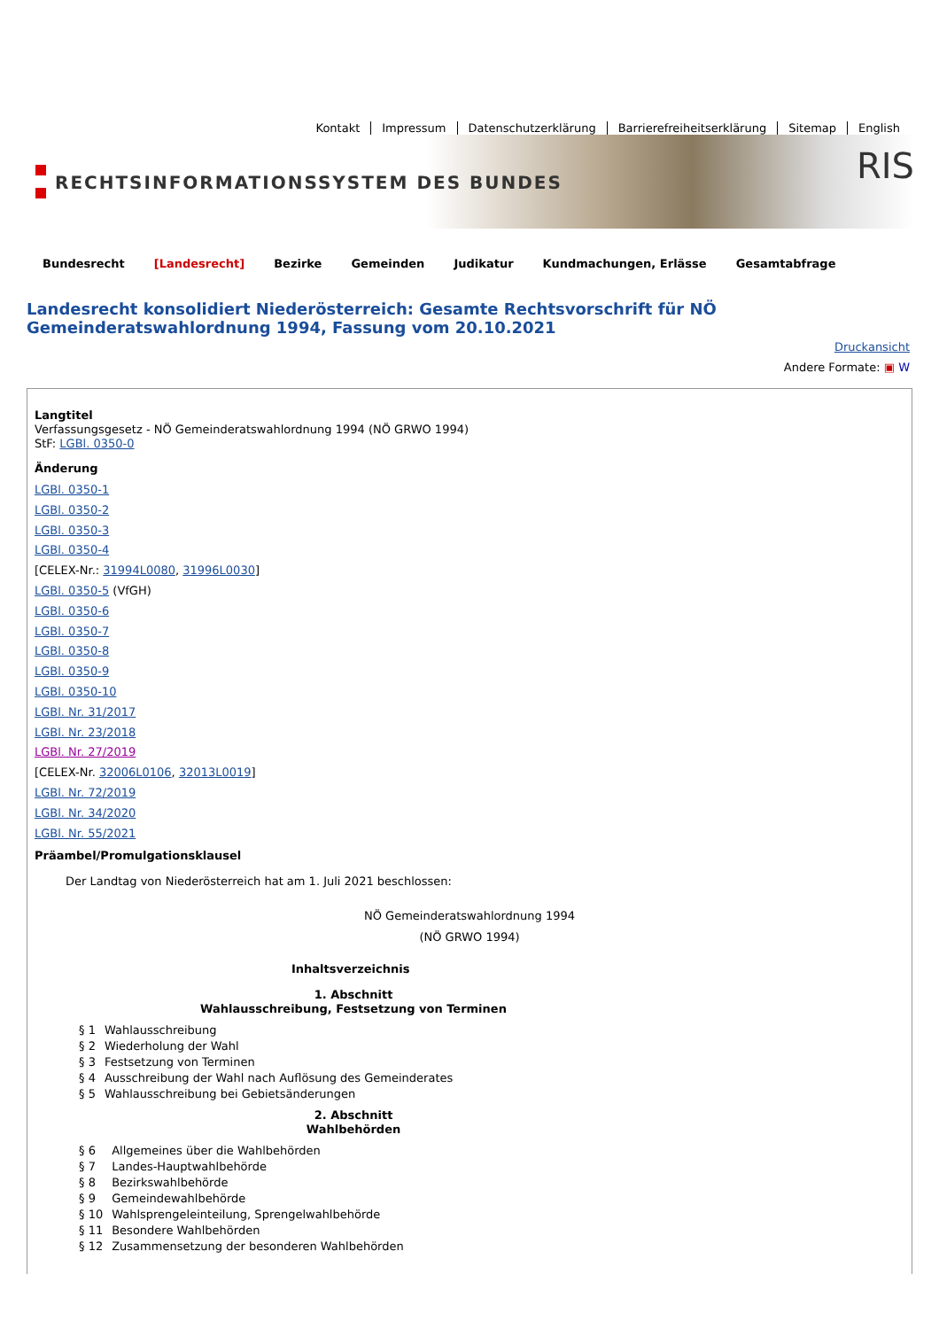Kontakt Impressum Datenschutzerklärung Barrierefreiheitserklärung Sitemap English
RECHTSINFORMATIONSSYSTEM DES BUNDES
RIS
Bundesrecht [Landesrecht] Bezirke Gemeinden Judikatur Kundmachungen, Erlässe Gesamtabfrage
Landesrecht konsolidiert Niederösterreich: Gesamte Rechtsvorschrift für NÖ Gemeinderatswahlordnung 1994, Fassung vom 20.10.2021
Druckansicht
Andere Formate: ▣ W
Langtitel
Verfassungsgesetz - NÖ Gemeinderatswahlordnung 1994 (NÖ GRWO 1994)
StF: LGBl. 0350-0
Änderung
LGBl. 0350-1
LGBl. 0350-2
LGBl. 0350-3
LGBl. 0350-4
[CELEX-Nr.: 31994L0080, 31996L0030]
LGBl. 0350-5 (VfGH)
LGBl. 0350-6
LGBl. 0350-7
LGBl. 0350-8
LGBl. 0350-9
LGBl. 0350-10
LGBl. Nr. 31/2017
LGBl. Nr. 23/2018
LGBl. Nr. 27/2019
[CELEX-Nr. 32006L0106, 32013L0019]
LGBl. Nr. 72/2019
LGBl. Nr. 34/2020
LGBl. Nr. 55/2021
Präambel/Promulgationsklausel
Der Landtag von Niederösterreich hat am 1. Juli 2021 beschlossen:
NÖ Gemeinderatswahlordnung 1994
(NÖ GRWO 1994)
Inhaltsverzeichnis
1. Abschnitt
Wahlausschreibung, Festsetzung von Terminen
| § 1 | Wahlausschreibung |
| § 2 | Wiederholung der Wahl |
| § 3 | Festsetzung von Terminen |
| § 4 | Ausschreibung der Wahl nach Auflösung des Gemeinderates |
| § 5 | Wahlausschreibung bei Gebietsänderungen |
2. Abschnitt
Wahlbehörden
| § 6 | Allgemeines über die Wahlbehörden |
| § 7 | Landes-Hauptwahlbehörde |
| § 8 | Bezirkswahlbehörde |
| § 9 | Gemeindewahlbehörde |
| § 10 | Wahlsprengeleinteilung, Sprengelwahlbehörde |
| § 11 | Besondere Wahlbehörden |
| § 12 | Zusammensetzung der besonderen Wahlbehörden |